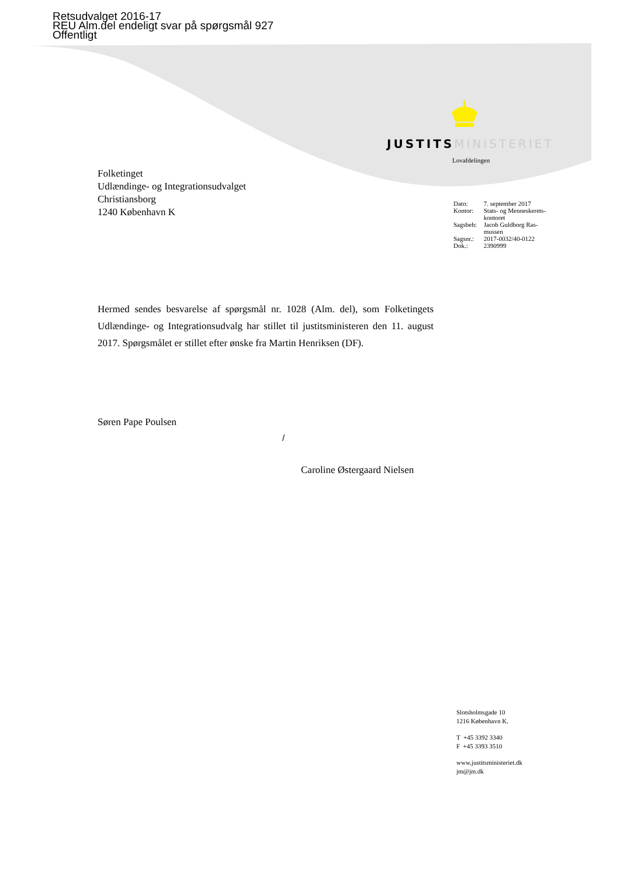Retsudvalget 2016-17
REU Alm.del endeligt svar på spørgsmål 927
Offentligt
JUSTITS MINISTERIET
Lovafdelingen
Folketinget
Udlændinge- og Integrationsudvalget
Christiansborg
1240 København K
| Dato: | 7. september 2017 |
| Kontor: | Stats- og Menneskerets- kontoret |
| Sagsbeh: | Jacob Guldborg Ras- mussen |
| Sagsnr.: | 2017-0032/40-0122 |
| Dok.: | 2390999 |
Hermed sendes besvarelse af spørgsmål nr. 1028 (Alm. del), som Folketingets Udlændinge- og Integrationsudvalg har stillet til justitsministeren den 11. august 2017. Spørgsmålet er stillet efter ønske fra Martin Henriksen (DF).
Søren Pape Poulsen
/
Caroline Østergaard Nielsen
Slotsholmsgade 10
1216 København K.
T +45 3392 3340
F +45 3393 3510
www.justitsministeriet.dk
jm@jm.dk